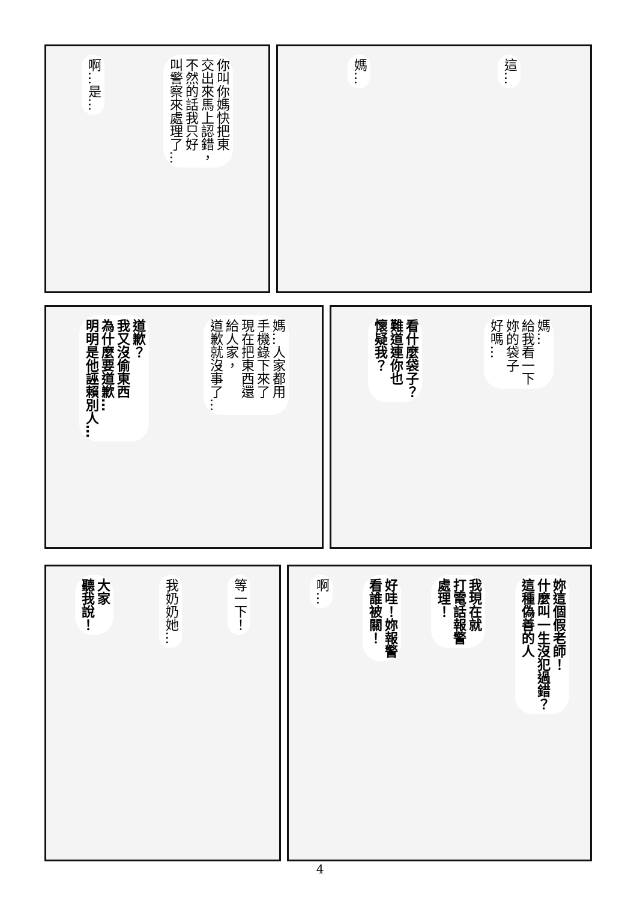這…
媽…
你叫你媽快把東
交出來馬上認錯，
不然的話我只好
叫警察來處理了…
啊…是…
媽…
給我看一下
妳的袋子
好嗎…
看什麼袋子？
難道連你也
懷疑我？
媽…人家都用
手機錄下來了
現在把東西還
給人家，
道歉就沒事了…
道歉？
我又沒偷東西
為什麼要道歉…
明明是他誣賴別人…
妳這個假老師！
什麼叫一生沒犯過錯？
這種偽善的人
我現在就
打電話報警
處理！
好哇！妳報警
看誰被關！
啊…
等一下！
我奶奶她…
大家
聽我說！
4